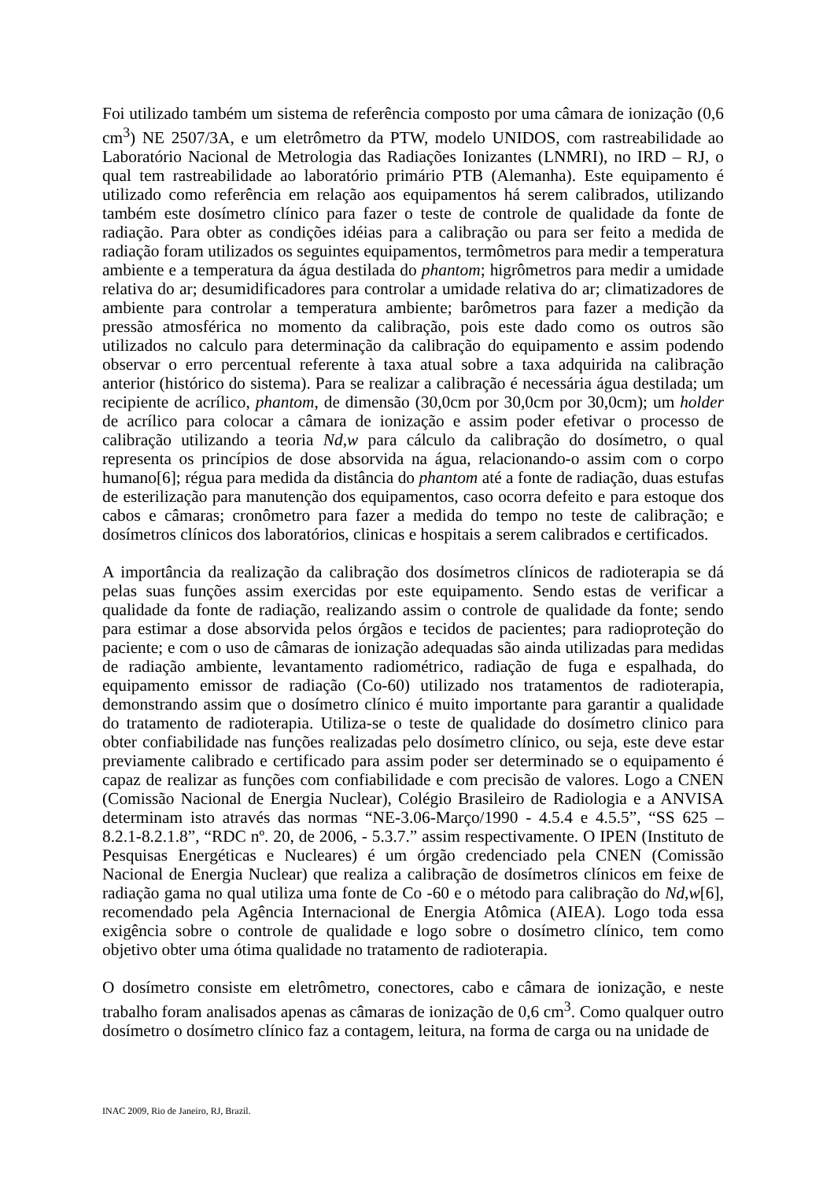Foi utilizado também um sistema de referência composto por uma câmara de ionização (0,6 cm<sup>3</sup>) NE 2507/3A, e um eletrômetro da PTW, modelo UNIDOS, com rastreabilidade ao Laboratório Nacional de Metrologia das Radiações Ionizantes (LNMRI), no IRD – RJ, o qual tem rastreabilidade ao laboratório primário PTB (Alemanha). Este equipamento é utilizado como referência em relação aos equipamentos há serem calibrados, utilizando também este dosímetro clínico para fazer o teste de controle de qualidade da fonte de radiação. Para obter as condições idéias para a calibração ou para ser feito a medida de radiação foram utilizados os seguintes equipamentos, termômetros para medir a temperatura ambiente e a temperatura da água destilada do phantom; higrômetros para medir a umidade relativa do ar; desumidificadores para controlar a umidade relativa do ar; climatizadores de ambiente para controlar a temperatura ambiente; barômetros para fazer a medição da pressão atmosférica no momento da calibração, pois este dado como os outros são utilizados no calculo para determinação da calibração do equipamento e assim podendo observar o erro percentual referente à taxa atual sobre a taxa adquirida na calibração anterior (histórico do sistema). Para se realizar a calibração é necessária água destilada; um recipiente de acrílico, phantom, de dimensão (30,0cm por 30,0cm por 30,0cm); um holder de acrílico para colocar a câmara de ionização e assim poder efetivar o processo de calibração utilizando a teoria Nd,w para cálculo da calibração do dosímetro, o qual representa os princípios de dose absorvida na água, relacionando-o assim com o corpo humano[6]; régua para medida da distância do phantom até a fonte de radiação, duas estufas de esterilização para manutenção dos equipamentos, caso ocorra defeito e para estoque dos cabos e câmaras; cronômetro para fazer a medida do tempo no teste de calibração; e dosímetros clínicos dos laboratórios, clinicas e hospitais a serem calibrados e certificados.
A importância da realização da calibração dos dosímetros clínicos de radioterapia se dá pelas suas funções assim exercidas por este equipamento. Sendo estas de verificar a qualidade da fonte de radiação, realizando assim o controle de qualidade da fonte; sendo para estimar a dose absorvida pelos órgãos e tecidos de pacientes; para radioproteção do paciente; e com o uso de câmaras de ionização adequadas são ainda utilizadas para medidas de radiação ambiente, levantamento radiométrico, radiação de fuga e espalhada, do equipamento emissor de radiação (Co-60) utilizado nos tratamentos de radioterapia, demonstrando assim que o dosímetro clínico é muito importante para garantir a qualidade do tratamento de radioterapia. Utiliza-se o teste de qualidade do dosímetro clinico para obter confiabilidade nas funções realizadas pelo dosímetro clínico, ou seja, este deve estar previamente calibrado e certificado para assim poder ser determinado se o equipamento é capaz de realizar as funções com confiabilidade e com precisão de valores. Logo a CNEN (Comissão Nacional de Energia Nuclear), Colégio Brasileiro de Radiologia e a ANVISA determinam isto através das normas “NE-3.06-Março/1990 - 4.5.4 e 4.5.5”, “SS 625 – 8.2.1-8.2.1.8”, “RDC nº. 20, de 2006, - 5.3.7.” assim respectivamente. O IPEN (Instituto de Pesquisas Energéticas e Nucleares) é um órgão credenciado pela CNEN (Comissão Nacional de Energia Nuclear) que realiza a calibração de dosímetros clínicos em feixe de radiação gama no qual utiliza uma fonte de Co -60 e o método para calibração do Nd,w[6], recomendado pela Agência Internacional de Energia Atômica (AIEA). Logo toda essa exigência sobre o controle de qualidade e logo sobre o dosímetro clínico, tem como objetivo obter uma ótima qualidade no tratamento de radioterapia.
O dosímetro consiste em eletrômetro, conectores, cabo e câmara de ionização, e neste trabalho foram analisados apenas as câmaras de ionização de 0,6 cm<sup>3</sup>. Como qualquer outro dosímetro o dosímetro clínico faz a contagem, leitura, na forma de carga ou na unidade de
INAC 2009, Rio de Janeiro, RJ, Brazil.